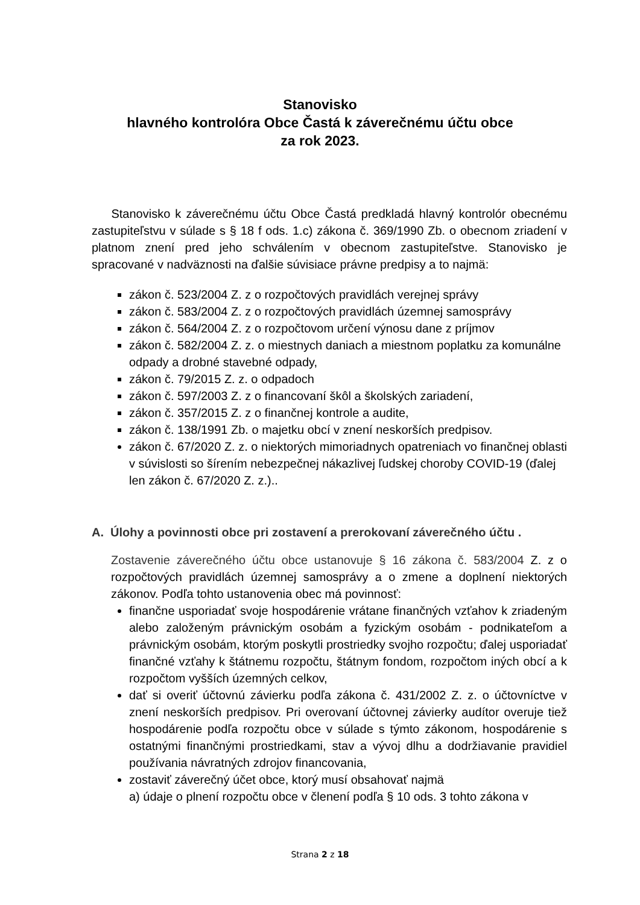Stanovisko
hlavného kontrolóra Obce Častá k záverečnému účtu obce
za rok 2023.
Stanovisko k záverečnému účtu Obce Častá predkladá hlavný kontrolór obecnému zastupiteľstvu v súlade s § 18 f ods. 1.c) zákona č. 369/1990 Zb. o obecnom zriadení v platnom znení pred jeho schválením v obecnom zastupiteľstve. Stanovisko je spracované v nadväznosti na ďalšie súvisiace právne predpisy a to najmä:
zákon č. 523/2004 Z. z o rozpočtových pravidlách verejnej správy
zákon č. 583/2004 Z. z o rozpočtových pravidlách územnej samosprávy
zákon č. 564/2004 Z. z o rozpočtovom určení výnosu dane z príjmov
zákon č. 582/2004 Z. z. o miestnych daniach a miestnom poplatku za komunálne odpady a drobné stavebné odpady,
zákon č. 79/2015 Z. z. o odpadoch
zákon č. 597/2003 Z. z o financovaní škôl a školských zariadení,
zákon č. 357/2015 Z. z o finančnej kontrole a audite,
zákon č. 138/1991 Zb. o majetku obcí v znení neskorších predpisov.
zákon č. 67/2020 Z. z. o niektorých mimoriadnych opatreniach vo finančnej oblasti v súvislosti so šírením nebezpečnej nákazlivej ľudskej choroby COVID-19 (ďalej len zákon č. 67/2020 Z. z.)..
A. Úlohy a povinnosti obce pri zostavení a prerokovaní záverečného účtu .
Zostavenie záverečného účtu obce ustanovuje § 16 zákona č. 583/2004 Z. z o rozpočtových pravidlách územnej samosprávy a o zmene a doplnení niektorých zákonov. Podľa tohto ustanovenia obec má povinnosť:
finančne usporiadať svoje hospodárenie vrátane finančných vzťahov k zriadeným alebo založeným právnickým osobám a fyzickým osobám - podnikateľom a právnickým osobám, ktorým poskytli prostriedky svojho rozpočtu; ďalej usporiadať finančné vzťahy k štátnemu rozpočtu, štátnym fondom, rozpočtom iných obcí a k rozpočtom vyšších územných celkov,
dať si overiť účtovnú závierku podľa zákona č. 431/2002 Z. z. o účtovníctve v znení neskorších predpisov. Pri overovaní účtovnej závierky audítor overuje tiež hospodárenie podľa rozpočtu obce v súlade s týmto zákonom, hospodárenie s ostatnými finančnými prostriedkami, stav a vývoj dlhu a dodržiavanie pravidiel používania návratných zdrojov financovania,
zostaviť záverečný účet obce, ktorý musí obsahovať najmä
a) údaje o plnení rozpočtu obce v členení podľa § 10 ods. 3 tohto zákona v
Strana 2 z 18